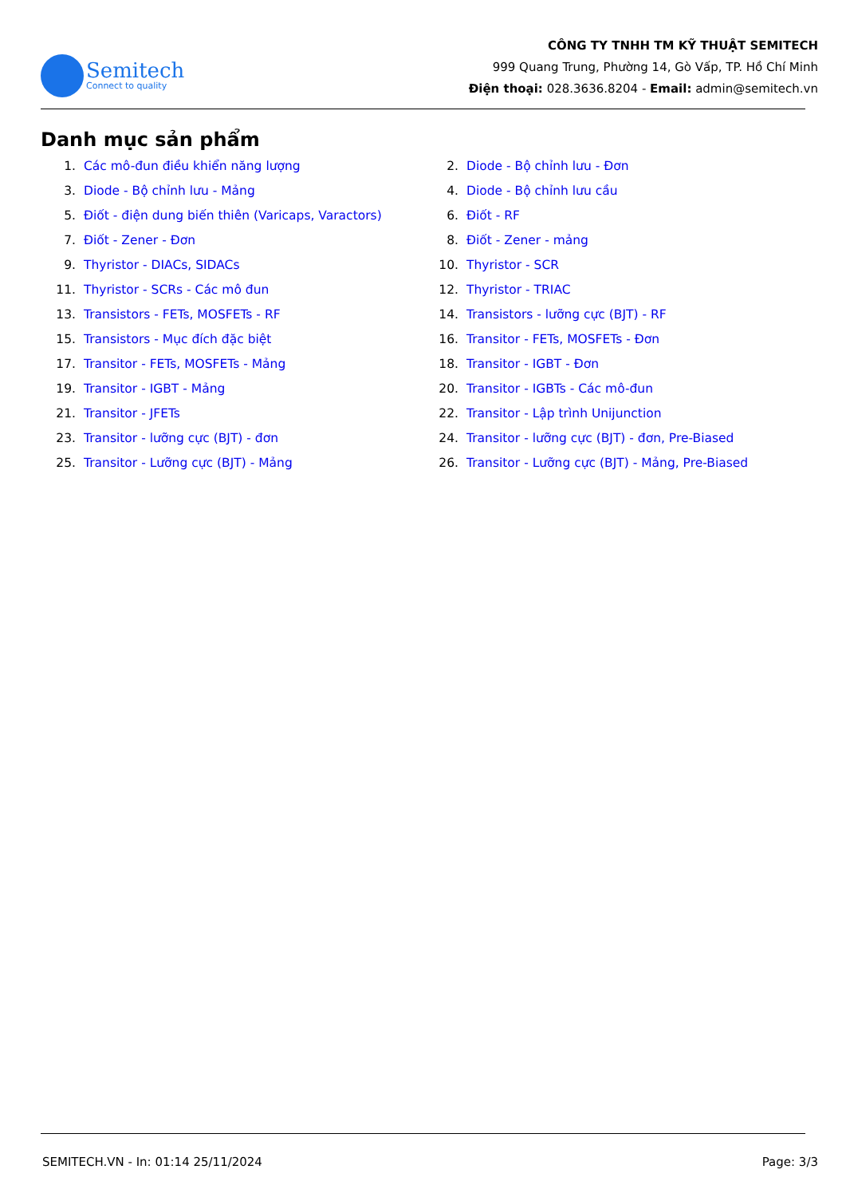Semitech
Connect to quality
CÔNG TY TNHH TM KỸ THUẬT SEMITECH
999 Quang Trung, Phường 14, Gò Vấp, TP. Hồ Chí Minh
Điện thoại: 028.3636.8204 - Email: admin@semitech.vn
Danh mục sản phẩm
1. Các mô-đun điều khiển năng lượng
2. Diode - Bộ chỉnh lưu - Đơn
3. Diode - Bộ chỉnh lưu - Mảng
4. Diode - Bộ chỉnh lưu cầu
5. Điốt - điện dung biến thiên (Varicaps, Varactors)
6. Điốt - RF
7. Điốt - Zener - Đơn
8. Điốt - Zener - mảng
9. Thyristor - DIACs, SIDACs
10. Thyristor - SCR
11. Thyristor - SCRs - Các mô đun
12. Thyristor - TRIAC
13. Transistors - FETs, MOSFETs - RF
14. Transistors - lưỡng cực (BJT) - RF
15. Transistors - Mục đích đặc biệt
16. Transitor - FETs, MOSFETs - Đơn
17. Transitor - FETs, MOSFETs - Mảng
18. Transitor - IGBT - Đơn
19. Transitor - IGBT - Mảng
20. Transitor - IGBTs - Các mô-đun
21. Transitor - JFETs
22. Transitor - Lập trình Unijunction
23. Transitor - lưỡng cực (BJT) - đơn
24. Transitor - lưỡng cực (BJT) - đơn, Pre-Biased
25. Transitor - Lưỡng cực (BJT) - Mảng
26. Transitor - Lưỡng cực (BJT) - Mảng, Pre-Biased
SEMITECH.VN - In: 01:14 25/11/2024 Page: 3/3